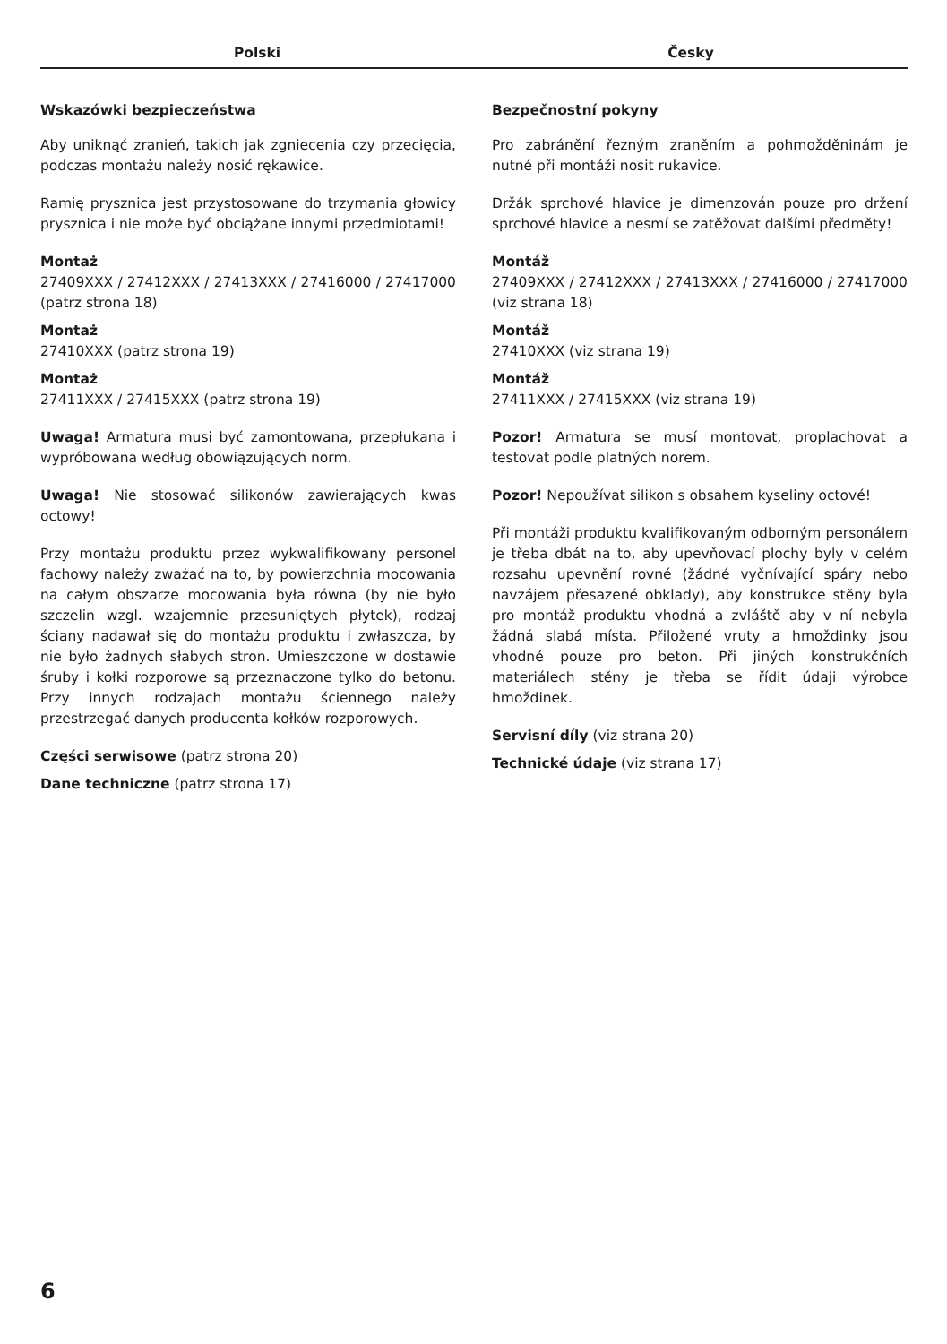Polski Česky
Wskazówki bezpieczeństwa
Aby uniknąć zranień, takich jak zgniecenia czy przecięcia, podczas montażu należy nosić rękawice.
Ramię prysznica jest przystosowane do trzymania głowicy prysznica i nie może być obciążane innymi przedmiotami!
Montaż
27409XXX / 27412XXX / 27413XXX / 27416000 / 27417000 (patrz strona 18)
Montaż
27410XXX (patrz strona 19)
Montaż
27411XXX / 27415XXX (patrz strona 19)
Uwaga! Armatura musi być zamontowana, przepłukana i wypróbowana według obowiązujących norm.
Uwaga! Nie stosować silikonów zawierających kwas octowy!
Przy montażu produktu przez wykwalifikowany personel fachowy należy zważać na to, by powierzchnia mocowania na całym obszarze mocowania była równa (by nie było szczelin wzgl. wzajemnie przesuniętych płytek), rodzaj ściany nadawał się do montażu produktu i zwłaszcza, by nie było żadnych słabych stron. Umieszczone w dostawie śruby i kołki rozporowe są przeznaczone tylko do betonu. Przy innych rodzajach montażu ściennego należy przestrzegać danych producenta kołków rozporowych.
Części serwisowe (patrz strona 20)
Dane techniczne (patrz strona 17)
Bezpečnostní pokyny
Pro zabránění řezným zraněním a pohmožděninám je nutné při montáži nosit rukavice.
Držák sprchové hlavice je dimenzován pouze pro držení sprchové hlavice a nesmí se zatěžovat dalšími předměty!
Montáž
27409XXX / 27412XXX / 27413XXX / 27416000 / 27417000 (viz strana 18)
Montáž
27410XXX (viz strana 19)
Montáž
27411XXX / 27415XXX (viz strana 19)
Pozor! Armatura se musí montovat, proplachovat a testovat podle platných norem.
Pozor! Nepoužívat silikon s obsahem kyseliny octové!
Při montáži produktu kvalifikovaným odborným personálem je třeba dbát na to, aby upevňovací plochy byly v celém rozsahu upevnění rovné (žádné vyčnívající spáry nebo navzájem přesazené obklady), aby konstrukce stěny byla pro montáž produktu vhodná a zvláště aby v ní nebyla žádná slabá místa. Přiložené vruty a hmoždinky jsou vhodné pouze pro beton. Při jiných konstrukčních materiálech stěny je třeba se řídit údaji výrobce hmoždinek.
Servisní díly (viz strana 20)
Technické údaje (viz strana 17)
6